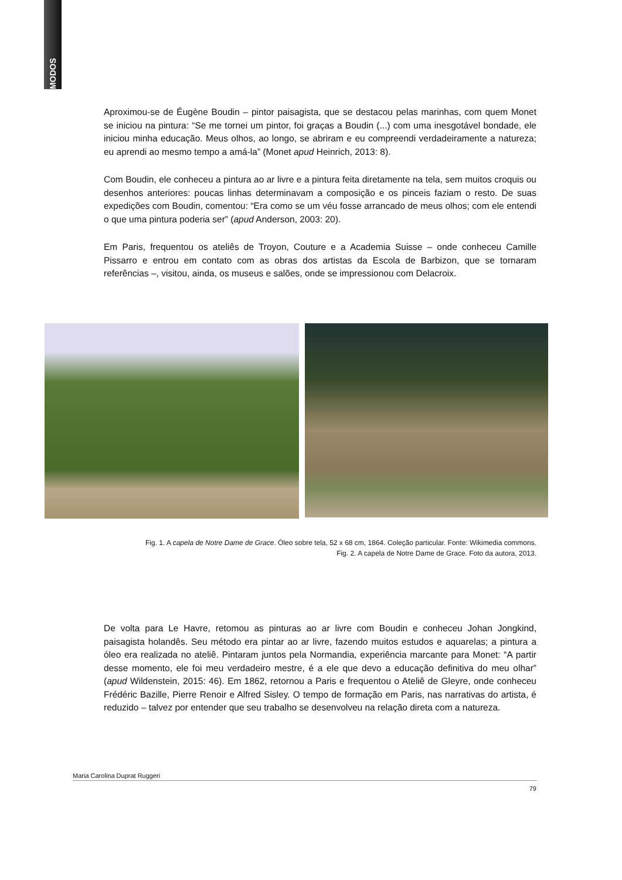MODOS
Aproximou-se de Éugène Boudin – pintor paisagista, que se destacou pelas marinhas, com quem Monet se iniciou na pintura: “Se me tornei um pintor, foi graças a Boudin (...) com uma inesgotável bondade, ele iniciou minha educação. Meus olhos, ao longo, se abriram e eu compreendi verdadeiramente a natureza; eu aprendi ao mesmo tempo a amá-la” (Monet apud Heinrich, 2013: 8).
Com Boudin, ele conheceu a pintura ao ar livre e a pintura feita diretamente na tela, sem muitos croquis ou desenhos anteriores: poucas linhas determinavam a composição e os pinceis faziam o resto. De suas expedições com Boudin, comentou: “Era como se um véu fosse arrancado de meus olhos; com ele entendi o que uma pintura poderia ser” (apud Anderson, 2003: 20).
Em Paris, frequentou os ateliês de Troyon, Couture e a Academia Suisse – onde conheceu Camille Pissarro e entrou em contato com as obras dos artistas da Escola de Barbizon, que se tornaram referências –, visitou, ainda, os museus e salões, onde se impressionou com Delacroix.
Fig. 1. A capela de Notre Dame de Grace. Óleo sobre tela, 52 x 68 cm, 1864. Coleção particular. Fonte: Wikimedia commons. Fig. 2. A capela de Notre Dame de Grace. Foto da autora, 2013.
De volta para Le Havre, retomou as pinturas ao ar livre com Boudin e conheceu Johan Jongkind, paisagista holandês. Seu método era pintar ao ar livre, fazendo muitos estudos e aquarelas; a pintura a óleo era realizada no ateliê. Pintaram juntos pela Normandia, experiência marcante para Monet: “A partir desse momento, ele foi meu verdadeiro mestre, é a ele que devo a educação definitiva do meu olhar” (apud Wildenstein, 2015: 46). Em 1862, retornou a Paris e frequentou o Ateliê de Gleyre, onde conheceu Frédéric Bazille, Pierre Renoir e Alfred Sisley. O tempo de formação em Paris, nas narrativas do artista, é reduzido – talvez por entender que seu trabalho se desenvolveu na relação direta com a natureza.
Maria Carolina Duprat Ruggeri
79